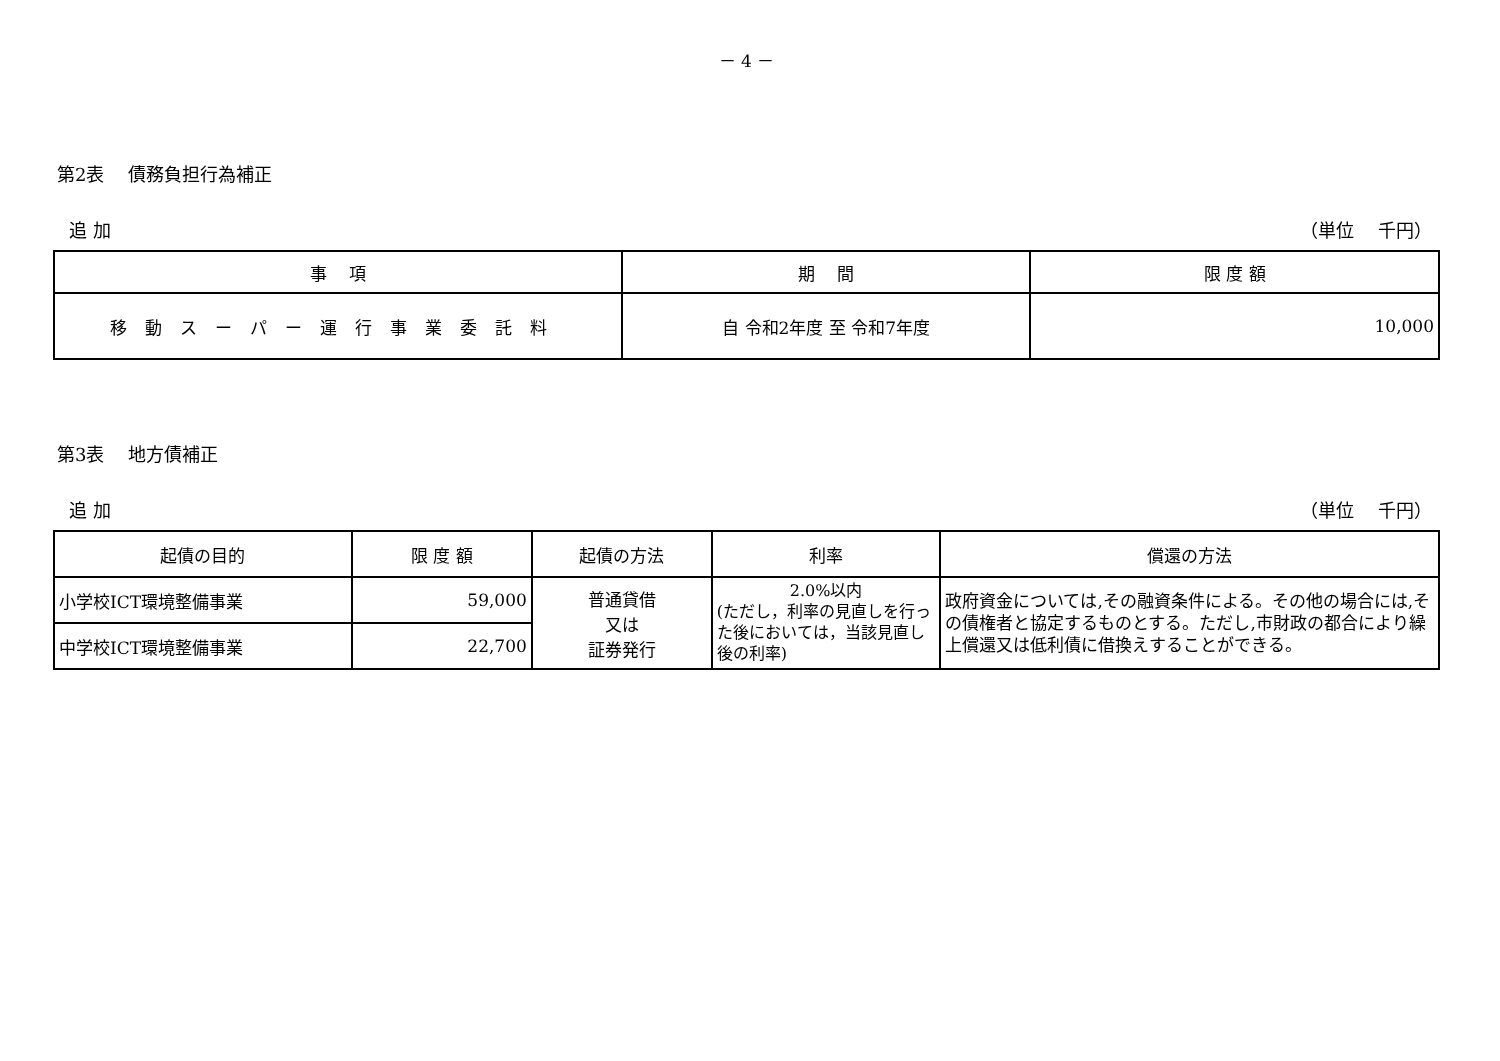－ 4 －
第2表　 債務負担行為補正
追 加 （単位　 千円）
| 事 項 | 期 間 | 限 度 額 |
| --- | --- | --- |
| 移動スーパー運行事業委託料 | 自 令和2年度 至 令和7年度 | 10,000 |
第3表　 地方債補正
追 加 （単位　 千円）
| 起債の目的 | 限 度 額 | 起債の方法 | 利率 | 償還の方法 |
| --- | --- | --- | --- | --- |
| 小学校ICT環境整備事業 | 59,000 | 普通貸借 又は 証券発行 | 2.0%以内 (ただし，利率の見直しを行った後においては，当該見直し後の利率) | 政府資金については,その融資条件による。その他の場合には,その債権者と協定するものとする。ただし,市財政の都合により繰上償還又は低利債に借換えすることができる。 |
| 中学校ICT環境整備事業 | 22,700 | | | |